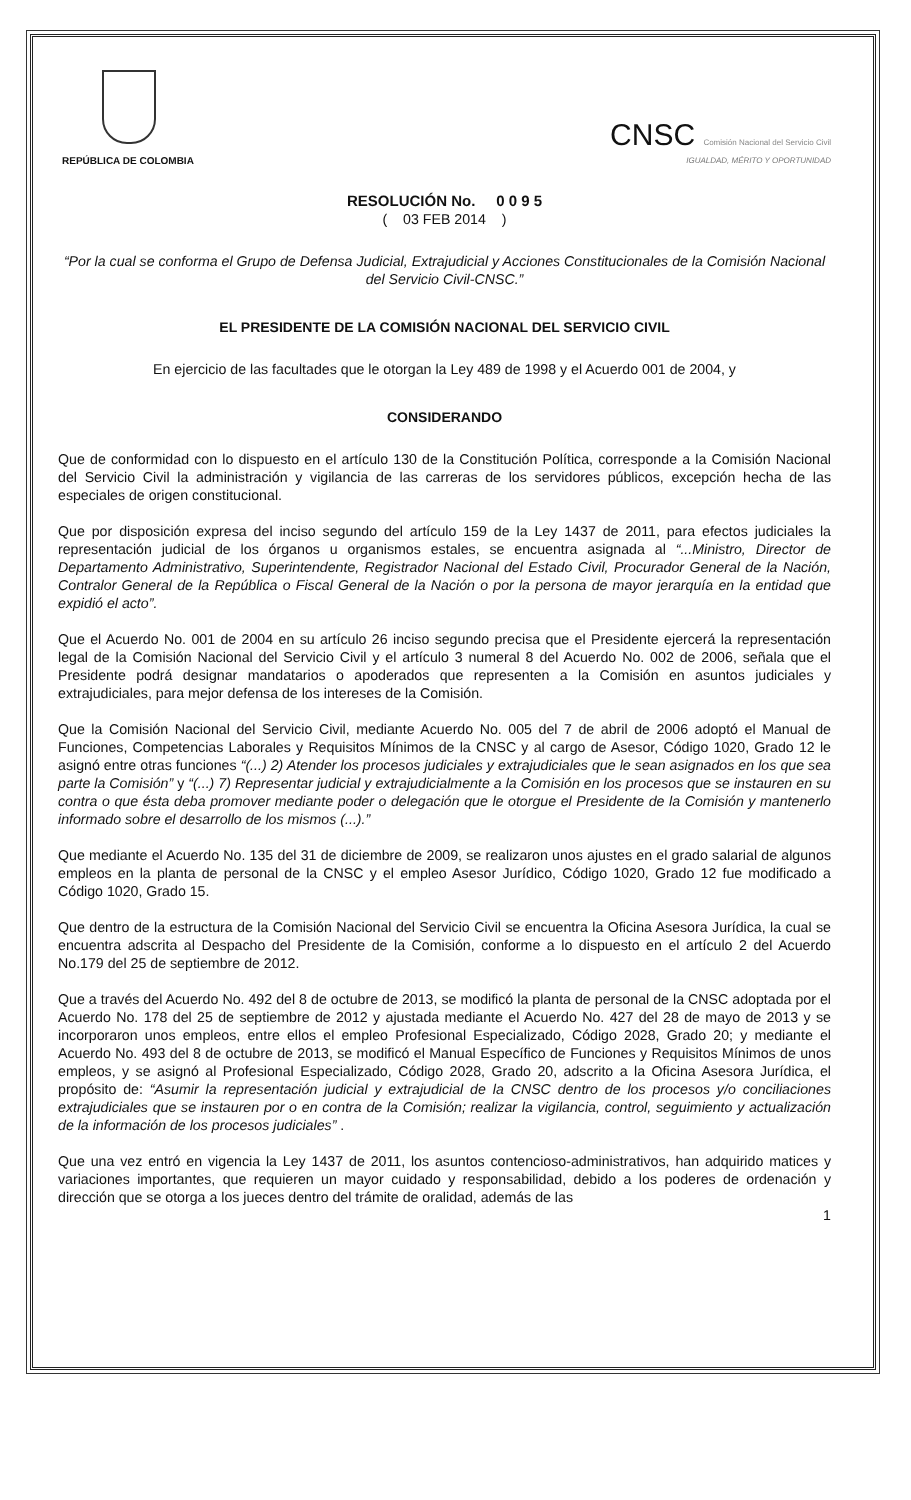REPÚBLICA DE COLOMBIA
CNSC Comisión Nacional del Servicio Civil
IGUALDAD, MÉRITO Y OPORTUNIDAD
RESOLUCIÓN No. 0 0 9 5
( 03 FEB 2014 )
“Por la cual se conforma el Grupo de Defensa Judicial, Extrajudicial y Acciones Constitucionales de la Comisión Nacional del Servicio Civil-CNSC.”
EL PRESIDENTE DE LA COMISIÓN NACIONAL DEL SERVICIO CIVIL
En ejercicio de las facultades que le otorgan la Ley 489 de 1998 y el Acuerdo 001 de 2004, y
CONSIDERANDO
Que de conformidad con lo dispuesto en el artículo 130 de la Constitución Política, corresponde a la Comisión Nacional del Servicio Civil la administración y vigilancia de las carreras de los servidores públicos, excepción hecha de las especiales de origen constitucional.
Que por disposición expresa del inciso segundo del artículo 159 de la Ley 1437 de 2011, para efectos judiciales la representación judicial de los órganos u organismos estales, se encuentra asignada al “...Ministro, Director de Departamento Administrativo, Superintendente, Registrador Nacional del Estado Civil, Procurador General de la Nación, Contralor General de la República o Fiscal General de la Nación o por la persona de mayor jerarquía en la entidad que expidió el acto”.
Que el Acuerdo No. 001 de 2004 en su artículo 26 inciso segundo precisa que el Presidente ejercerá la representación legal de la Comisión Nacional del Servicio Civil y el artículo 3 numeral 8 del Acuerdo No. 002 de 2006, señala que el Presidente podrá designar mandatarios o apoderados que representen a la Comisión en asuntos judiciales y extrajudiciales, para mejor defensa de los intereses de la Comisión.
Que la Comisión Nacional del Servicio Civil, mediante Acuerdo No. 005 del 7 de abril de 2006 adoptó el Manual de Funciones, Competencias Laborales y Requisitos Mínimos de la CNSC y al cargo de Asesor, Código 1020, Grado 12 le asignó entre otras funciones “(...) 2) Atender los procesos judiciales y extrajudiciales que le sean asignados en los que sea parte la Comisión” y “(...) 7) Representar judicial y extrajudicialmente a la Comisión en los procesos que se instauren en su contra o que ésta deba promover mediante poder o delegación que le otorgue el Presidente de la Comisión y mantenerlo informado sobre el desarrollo de los mismos (...).”
Que mediante el Acuerdo No. 135 del 31 de diciembre de 2009, se realizaron unos ajustes en el grado salarial de algunos empleos en la planta de personal de la CNSC y el empleo Asesor Jurídico, Código 1020, Grado 12 fue modificado a Código 1020, Grado 15.
Que dentro de la estructura de la Comisión Nacional del Servicio Civil se encuentra la Oficina Asesora Jurídica, la cual se encuentra adscrita al Despacho del Presidente de la Comisión, conforme a lo dispuesto en el artículo 2 del Acuerdo No.179 del 25 de septiembre de 2012.
Que a través del Acuerdo No. 492 del 8 de octubre de 2013, se modificó la planta de personal de la CNSC adoptada por el Acuerdo No. 178 del 25 de septiembre de 2012 y ajustada mediante el Acuerdo No. 427 del 28 de mayo de 2013 y se incorporaron unos empleos, entre ellos el empleo Profesional Especializado, Código 2028, Grado 20; y mediante el Acuerdo No. 493 del 8 de octubre de 2013, se modificó el Manual Específico de Funciones y Requisitos Mínimos de unos empleos, y se asignó al Profesional Especializado, Código 2028, Grado 20, adscrito a la Oficina Asesora Jurídica, el propósito de: “Asumir la representación judicial y extrajudicial de la CNSC dentro de los procesos y/o conciliaciones extrajudiciales que se instauren por o en contra de la Comisión; realizar la vigilancia, control, seguimiento y actualización de la información de los procesos judiciales” .
Que una vez entró en vigencia la Ley 1437 de 2011, los asuntos contencioso-administrativos, han adquirido matices y variaciones importantes, que requieren un mayor cuidado y responsabilidad, debido a los poderes de ordenación y dirección que se otorga a los jueces dentro del trámite de oralidad, además de las
1